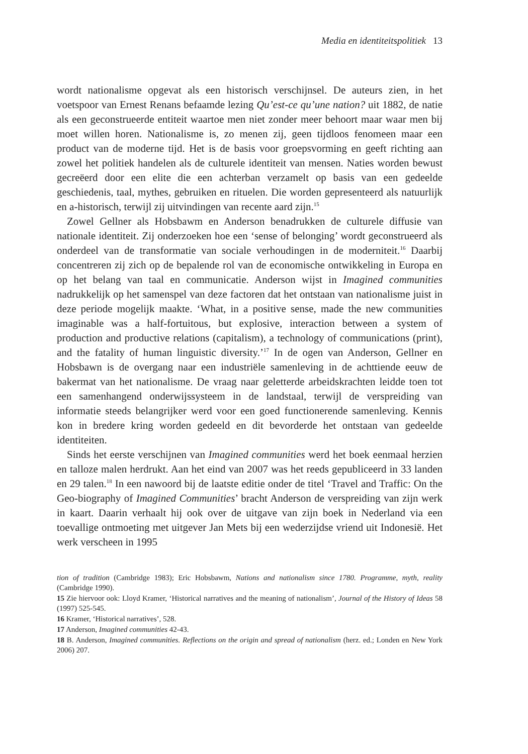Media en identiteitspolitiek 13
wordt nationalisme opgevat als een historisch verschijnsel. De auteurs zien, in het voetspoor van Ernest Renans befaamde lezing Qu’est-ce qu’une nation? uit 1882, de natie als een geconstrueerde entiteit waartoe men niet zonder meer behoort maar waar men bij moet willen horen. Nationalisme is, zo menen zij, geen tijdloos fenomeen maar een product van de moderne tijd. Het is de basis voor groepsvorming en geeft richting aan zowel het politiek handelen als de culturele identiteit van mensen. Naties worden bewust gecreëerd door een elite die een achterban verzamelt op basis van een gedeelde geschiedenis, taal, mythes, gebruiken en rituelen. Die worden gepresenteerd als natuurlijk en a-historisch, terwijl zij uitvindingen van recente aard zijn.<sup>15</sup>
Zowel Gellner als Hobsbawm en Anderson benadrukken de culturele diffusie van nationale identiteit. Zij onderzoeken hoe een ‘sense of belonging’ wordt geconstrueerd als onderdeel van de transformatie van sociale verhoudingen in de moderniteit.<sup>16</sup> Daarbij concentreren zij zich op de bepalende rol van de economische ontwikkeling in Europa en op het belang van taal en communicatie. Anderson wijst in Imagined communities nadrukkelijk op het samenspel van deze factoren dat het ontstaan van nationalisme juist in deze periode mogelijk maakte. ‘What, in a positive sense, made the new communities imaginable was a half-fortuitous, but explosive, interaction between a system of production and productive relations (capitalism), a technology of communications (print), and the fatality of human linguistic diversity.’<sup>17</sup> In de ogen van Anderson, Gellner en Hobsbawn is de overgang naar een industriële samenleving in de achttiende eeuw de bakermat van het nationalisme. De vraag naar geletterde arbeidskrachten leidde toen tot een samenhangend onderwijssysteem in de landstaal, terwijl de verspreiding van informatie steeds belangrijker werd voor een goed functionerende samenleving. Kennis kon in bredere kring worden gedeeld en dit bevorderde het ontstaan van gedeelde identiteiten.
Sinds het eerste verschijnen van Imagined communities werd het boek eenmaal herzien en talloze malen herdrukt. Aan het eind van 2007 was het reeds gepubliceerd in 33 landen en 29 talen.<sup>18</sup> In een nawoord bij de laatste editie onder de titel ‘Travel and Traffic: On the Geo-biography of Imagined Communities’ bracht Anderson de verspreiding van zijn werk in kaart. Daarin verhaalt hij ook over de uitgave van zijn boek in Nederland via een toevallige ontmoeting met uitgever Jan Mets bij een wederzijdse vriend uit Indonesië. Het werk verscheen in 1995
tion of tradition (Cambridge 1983); Eric Hobsbawm, Nations and nationalism since 1780. Programme, myth, reality (Cambridge 1990).
15 Zie hiervoor ook: Lloyd Kramer, ‘Historical narratives and the meaning of nationalism’, Journal of the History of Ideas 58 (1997) 525-545.
16 Kramer, ‘Historical narratives’, 528.
17 Anderson, Imagined communities 42-43.
18 B. Anderson, Imagined communities. Reflections on the origin and spread of nationalism (herz. ed.; Londen en New York 2006) 207.